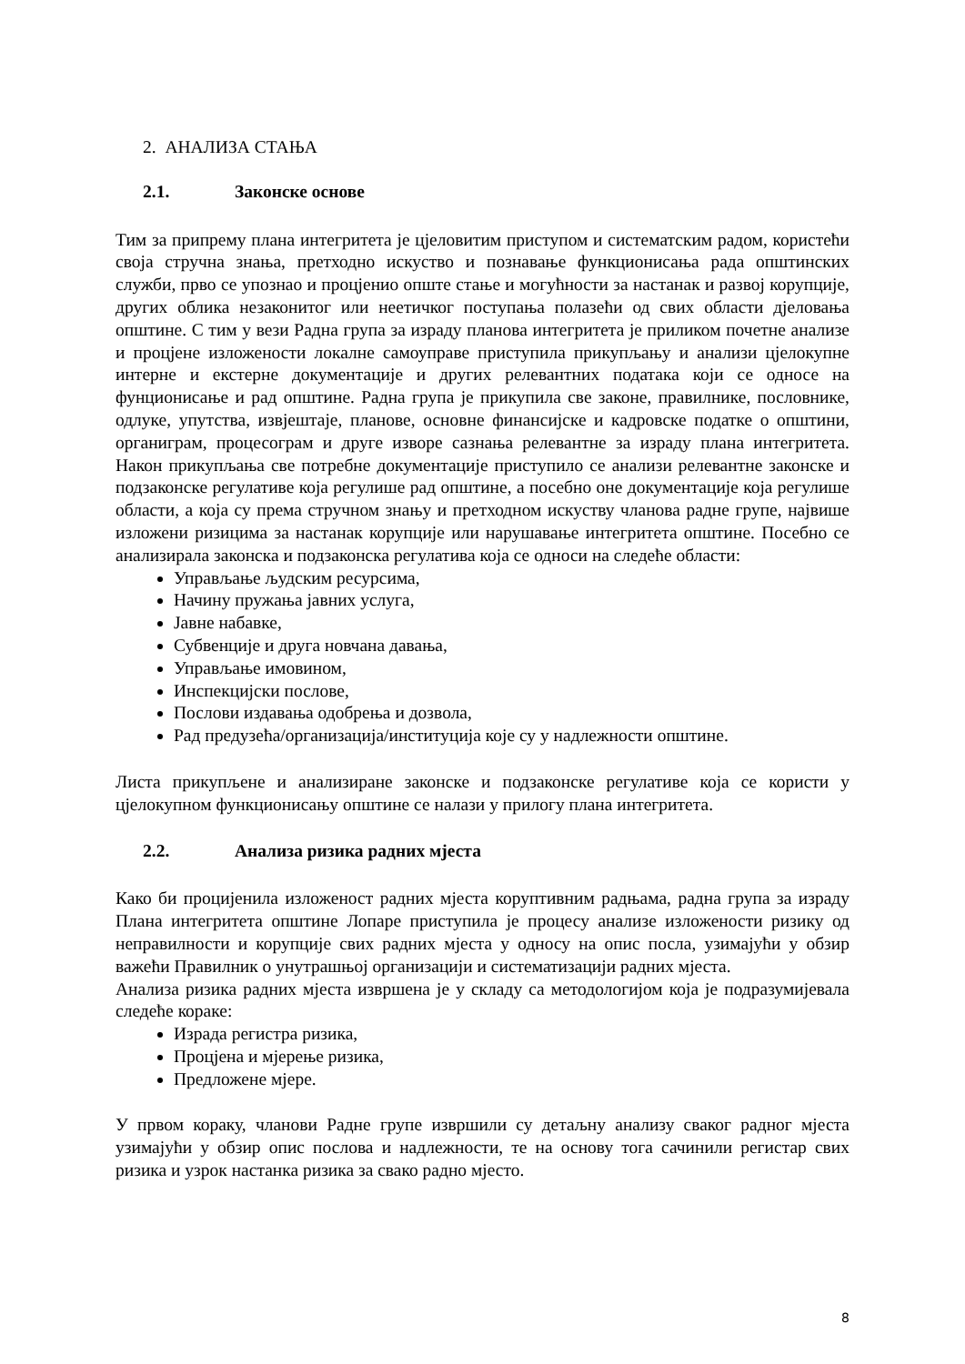2. АНАЛИЗА СТАЊА
2.1. Законске основе
Тим за припрему плана интегритета је цјеловитим приступом и систематским радом, користећи своја стручна знања, претходно искуство и познавање функционисања рада општинских служби, прво се упознао и процјенио опште стање и могућности за настанак и развој корупције, других облика незаконитог или неетичког поступања полазећи од свих области дјеловања општине. С тим у вези Радна група за израду планова интегритета је приликом почетне анализе и процјене изложености локалне самоуправе приступила прикупљању и анализи цјелокупне интерне и екстерне документације и других релевантних података који се односе на фунционисање и рад општине. Радна група је прикупила све законе, правилнике, пословнике, одлуке, упутства, извјештаје, планове, основне финансијске и кадровске податке о општини, органиграм, процесограм и друге изворе сазнања релевантне за израду плана интегритета. Након прикупљања све потребне документације приступило се анализи релевантне законске и подзаконске регулативе која регулише рад општине, а посебно оне документације која регулише области, а која су према стручном знању и претходном искуству чланова радне групе, највише изложени ризицима за настанак корупције или нарушавање интегритета општине. Посебно се анализирала законска и подзаконска регулатива која се односи на следеће области:
Управљање људским ресурсима,
Начину пружања јавних услуга,
Јавне набавке,
Субвенције и друга новчана давања,
Управљање имовином,
Инспекцијски послове,
Послови издавања одобрења и дозвола,
Рад предузећа/организација/институција које су у надлежности општине.
Листа прикупљене и анализиране законске и подзаконске регулативе која се користи у цјелокупном функционисању општине се налази у прилогу плана интегритета.
2.2. Анализа ризика радних мјеста
Како би процијенила изложеност радних мјеста коруптивним радњама, радна група за израду Плана интегритета општине Лопаре приступила је процесу анализе изложености ризику од неправилности и корупције свих радних мјеста у односу на опис посла, узимајући у обзир важећи Правилник о унутрашњој организацији и систематизацији радних мјеста.
Анализа ризика радних мјеста извршена је у складу са методологијом која је подразумијевала следеће кораке:
Израда регистра ризика,
Процјена и мјерење ризика,
Предложене мјере.
У првом кораку, чланови Радне групе извршили су детаљну анализу сваког радног мјеста узимајући у обзир опис послова и надлежности, те на основу тога сачинили регистар свих ризика и узрок настанка ризика за свако радно мјесто.
8